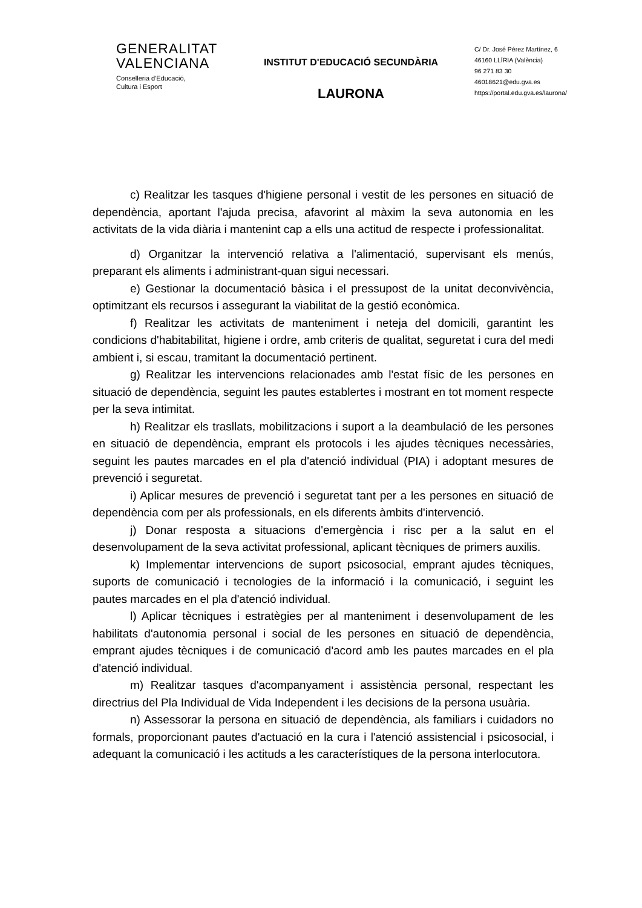GENERALITAT
VALENCIANA
Conselleria d'Educació,
Cultura i Esport
INSTITUT D'EDUCACIÓ SECUNDÀRIA
LAURONA
C/ Dr. José Pérez Martínez, 6
46160 LLÍRIA (València)
96 271 83 30
46018621@edu.gva.es
https://portal.edu.gva.es/laurona/
c) Realitzar les tasques d'higiene personal i vestit de les persones en situació de dependència, aportant l'ajuda precisa, afavorint al màxim la seva autonomia en les activitats de la vida diària i mantenint cap a ells una actitud de respecte i professionalitat.
d) Organitzar la intervenció relativa a l'alimentació, supervisant els menús, preparant els aliments i administrant-quan sigui necessari.
e) Gestionar la documentació bàsica i el pressupost de la unitat deconvivència, optimitzant els recursos i assegurant la viabilitat de la gestió econòmica.
f) Realitzar les activitats de manteniment i neteja del domicili, garantint les condicions d'habitabilitat, higiene i ordre, amb criteris de qualitat, seguretat i cura del medi ambient i, si escau, tramitant la documentació pertinent.
g) Realitzar les intervencions relacionades amb l'estat físic de les persones en situació de dependència, seguint les pautes establertes i mostrant en tot moment respecte per la seva intimitat.
h) Realitzar els trasllats, mobilitzacions i suport a la deambulació de les persones en situació de dependència, emprant els protocols i les ajudes tècniques necessàries, seguint les pautes marcades en el pla d'atenció individual (PIA) i adoptant mesures de prevenció i seguretat.
i) Aplicar mesures de prevenció i seguretat tant per a les persones en situació de dependència com per als professionals, en els diferents àmbits d'intervenció.
j) Donar resposta a situacions d'emergència i risc per a la salut en el desenvolupament de la seva activitat professional, aplicant tècniques de primers auxilis.
k) Implementar intervencions de suport psicosocial, emprant ajudes tècniques, suports de comunicació i tecnologies de la informació i la comunicació, i seguint les pautes marcades en el pla d'atenció individual.
l) Aplicar tècniques i estratègies per al manteniment i desenvolupament de les habilitats d'autonomia personal i social de les persones en situació de dependència, emprant ajudes tècniques i de comunicació d'acord amb les pautes marcades en el pla d'atenció individual.
m) Realitzar tasques d'acompanyament i assistència personal, respectant les directrius del Pla Individual de Vida Independent i les decisions de la persona usuària.
n) Assessorar la persona en situació de dependència, als familiars i cuidadors no formals, proporcionant pautes d'actuació en la cura i l'atenció assistencial i psicosocial, i adequant la comunicació i les actituds a les característiques de la persona interlocutora.